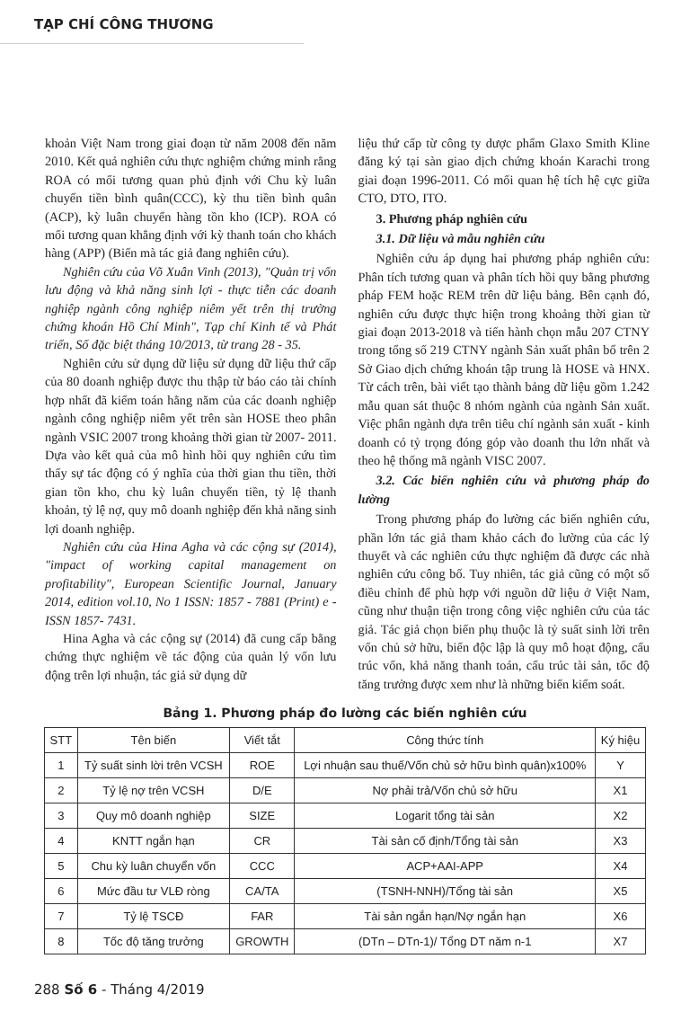TẠP CHÍ CÔNG THƯƠNG
khoản Việt Nam trong giai đoạn từ năm 2008 đến năm 2010. Kết quả nghiên cứu thực nghiệm chứng minh rằng ROA có mối tương quan phủ định với Chu kỳ luân chuyển tiền bình quân(CCC), kỳ thu tiền bình quân (ACP), kỳ luân chuyển hàng tồn kho (ICP). ROA có mối tương quan khẳng định với kỳ thanh toán cho khách hàng (APP) (Biến mà tác giả đang nghiên cứu).
Nghiên cứu của Võ Xuân Vinh (2013), "Quản trị vốn lưu động và khả năng sinh lợi - thực tiễn các doanh nghiệp ngành công nghiệp niêm yết trên thị trường chứng khoán Hồ Chí Minh", Tạp chí Kinh tế và Phát triển, Số đặc biệt tháng 10/2013, từ trang 28 - 35.
Nghiên cứu sử dụng dữ liệu sử dụng dữ liệu thứ cấp của 80 doanh nghiệp được thu thập từ báo cáo tài chính hợp nhất đã kiểm toán hằng năm của các doanh nghiệp ngành công nghiệp niêm yết trên sàn HOSE theo phân ngành VSIC 2007 trong khoảng thời gian từ 2007- 2011. Dựa vào kết quả của mô hình hồi quy nghiên cứu tìm thấy sự tác động có ý nghĩa của thời gian thu tiền, thời gian tồn kho, chu kỳ luân chuyển tiền, tỷ lệ thanh khoản, tỷ lệ nợ, quy mô doanh nghiệp đến khả năng sinh lợi doanh nghiệp.
Nghiên cứu của Hina Agha và các cộng sự (2014), "impact of working capital management on profitability", European Scientific Journal, January 2014, edition vol.10, No 1 ISSN: 1857 - 7881 (Print) e -ISSN 1857- 7431.
Hina Agha và các cộng sự (2014) đã cung cấp bằng chứng thực nghiệm về tác động của quản lý vốn lưu động trên lợi nhuận, tác giả sử dụng dữ
liệu thứ cấp từ công ty dược phẩm Glaxo Smith Kline đăng ký tại sàn giao dịch chứng khoán Karachi trong giai đoạn 1996-2011. Có mối quan hệ tích hệ cực giữa CTO, DTO, ITO.
3. Phương pháp nghiên cứu
3.1. Dữ liệu và mẫu nghiên cứu
Nghiên cứu áp dụng hai phương pháp nghiên cứu: Phân tích tương quan và phân tích hồi quy bằng phương pháp FEM hoặc REM trên dữ liệu bảng. Bên cạnh đó, nghiên cứu được thực hiện trong khoảng thời gian từ giai đoạn 2013-2018 và tiến hành chọn mẫu 207 CTNY trong tổng số 219 CTNY ngành Sản xuất phân bổ trên 2 Sở Giao dịch chứng khoán tập trung là HOSE và HNX. Từ cách trên, bài viết tạo thành bảng dữ liệu gồm 1.242 mẫu quan sát thuộc 8 nhóm ngành của ngành Sản xuất. Việc phân ngành dựa trên tiêu chí ngành sản xuất - kinh doanh có tỷ trọng đóng góp vào doanh thu lớn nhất và theo hệ thống mã ngành VISC 2007.
3.2. Các biến nghiên cứu và phương pháp đo lường
Trong phương pháp đo lường các biến nghiên cứu, phần lớn tác giả tham khảo cách đo lường của các lý thuyết và các nghiên cứu thực nghiệm đã được các nhà nghiên cứu công bố. Tuy nhiên, tác giả cũng có một số điều chỉnh để phù hợp với nguồn dữ liệu ở Việt Nam, cũng như thuận tiện trong công việc nghiên cứu của tác giả. Tác giả chọn biến phụ thuộc là tỷ suất sinh lời trên vốn chủ sở hữu, biến độc lập là quy mô hoạt động, cấu trúc vốn, khả năng thanh toán, cấu trúc tài sản, tốc độ tăng trưởng được xem như là những biến kiểm soát.
Bảng 1. Phương pháp đo lường các biến nghiên cứu
| STT | Tên biến | Viết tắt | Công thức tính | Ký hiệu |
| --- | --- | --- | --- | --- |
| 1 | Tỷ suất sinh lời trên VCSH | ROE | Lợi nhuận sau thuế/Vốn chủ sở hữu bình quân)x100% | Y |
| 2 | Tỷ lệ nợ trên VCSH | D/E | Nợ phải trả/Vốn chủ sở hữu | X1 |
| 3 | Quy mô doanh nghiệp | SIZE | Logarit tổng tài sản | X2 |
| 4 | KNTT ngắn hạn | CR | Tài sản cố định/Tổng tài sản | X3 |
| 5 | Chu kỳ luân chuyển vốn | CCC | ACP+AAI-APP | X4 |
| 6 | Mức đầu tư VLĐ ròng | CA/TA | (TSNH-NNH)/Tổng tài sản | X5 |
| 7 | Tỷ lệ TSCĐ | FAR | Tài sản ngắn hạn/Nợ ngắn hạn | X6 |
| 8 | Tốc độ tăng trưởng | GROWTH | (DTn – DTn-1)/ Tổng DT năm n-1 | X7 |
288 Số 6 - Tháng 4/2019